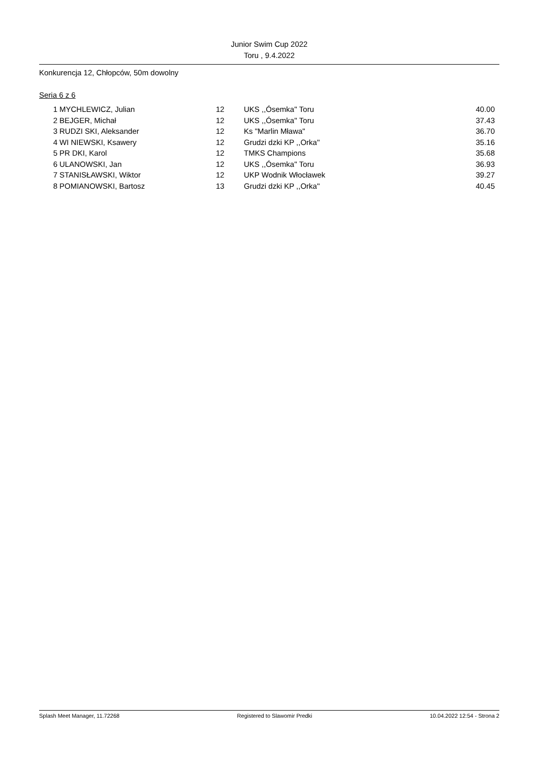Junior Swim Cup 2022
Toru , 9.4.2022
Konkurencja 12, Chłopców, 50m dowolny
Seria 6 z 6
| 1 | MYCHLEWICZ, Julian | 12 | UKS ,,Ósemka'' Toru | 40.00 |
| 2 | BEJGER, Michał | 12 | UKS ,,Ósemka'' Toru | 37.43 |
| 3 | RUDZI SKI, Aleksander | 12 | Ks "Marlin Mława" | 36.70 |
| 4 | WI NIEWSKI, Ksawery | 12 | Grudzi dzki KP ,,Orka'' | 35.16 |
| 5 | PR DKI, Karol | 12 | TMKS Champions | 35.68 |
| 6 | ULANOWSKI, Jan | 12 | UKS ,,Ósemka'' Toru | 36.93 |
| 7 | STANISŁAWSKI, Wiktor | 12 | UKP Wodnik Włocławek | 39.27 |
| 8 | POMIANOWSKI, Bartosz | 13 | Grudzi dzki KP ,,Orka'' | 40.45 |
Splash Meet Manager, 11.72268 Registered to Slawomir Predki 10.04.2022 12:54 - Strona 2